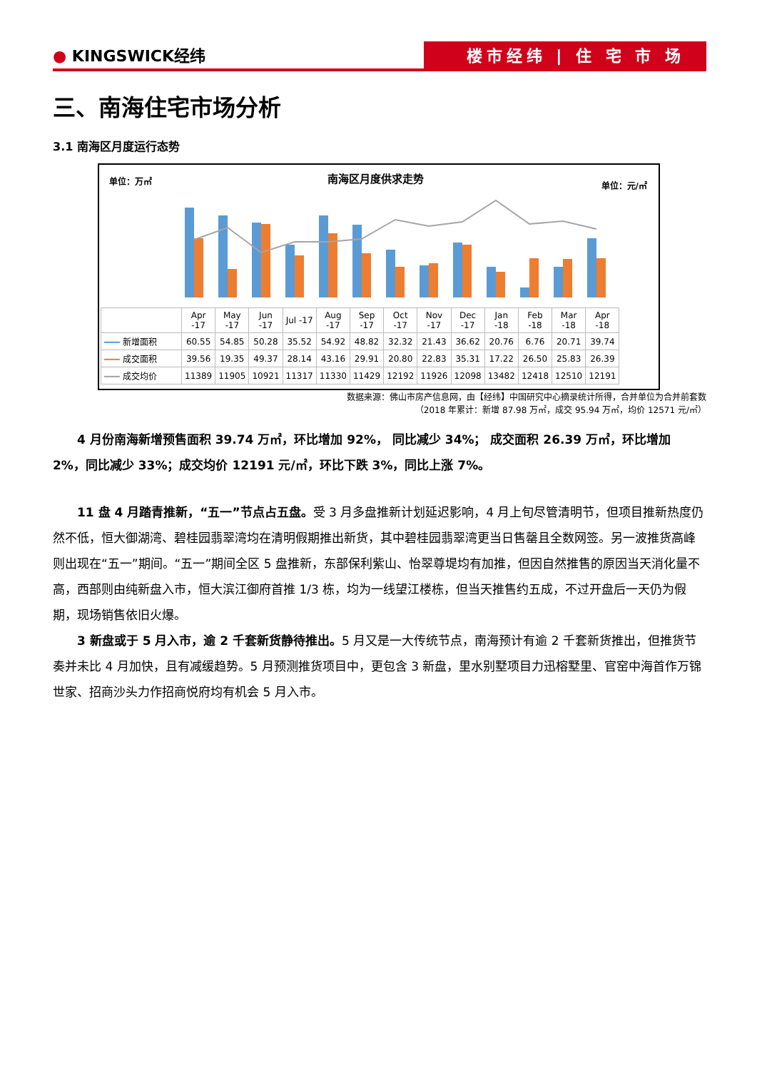● KINGSWICK经纬 楼市经纬 | 住 宅 市 场
三、南海住宅市场分析
3.1 南海区月度运行态势
单位：万㎡ 南海区月度供求走势
单位：元/㎡
| | Apr -17 | May -17 | Jun -17 | Jul -17 | Aug -17 | Sep -17 | Oct -17 | Nov -17 | Dec -17 | Jan -18 | Feb -18 | Mar -18 | Apr -18 |
| ━━━ 新增面积 | 60.55 | 54.85 | 50.28 | 35.52 | 54.92 | 48.82 | 32.32 | 21.43 | 36.62 | 20.76 | 6.76 | 20.71 | 39.74 |
| ━━━ 成交面积 | 39.56 | 19.35 | 49.37 | 28.14 | 43.16 | 29.91 | 20.80 | 22.83 | 35.31 | 17.22 | 26.50 | 25.83 | 26.39 |
| ━━━ 成交均价 | 11389 | 11905 | 10921 | 11317 | 11330 | 11429 | 12192 | 11926 | 12098 | 13482 | 12418 | 12510 | 12191 |
数据来源：佛山市房产信息网，由【经纬】中国研究中心摘录统计所得，合并单位为合并前套数
（2018 年累计：新增 87.98 万㎡，成交 95.94 万㎡，均价 12571 元/㎡）
4 月份南海新增预售面积 39.74 万㎡，环比增加 92%， 同比减少 34%； 成交面积 26.39 万㎡，环比增加 2%，同比减少 33%；成交均价 12191 元/㎡，环比下跌 3%，同比上涨 7%。
11 盘 4 月踏青推新，“五一”节点占五盘。受 3 月多盘推新计划延迟影响，4 月上旬尽管清明节，但项目推新热度仍然不低，恒大御湖湾、碧桂园翡翠湾均在清明假期推出新货，其中碧桂园翡翠湾更当日售罄且全数网签。另一波推货高峰则出现在“五一”期间。“五一”期间全区 5 盘推新，东部保利紫山、怡翠尊堤均有加推，但因自然推售的原因当天消化量不高，西部则由纯新盘入市，恒大滨江御府首推 1/3 栋，均为一线望江楼栋，但当天推售约五成，不过开盘后一天仍为假期，现场销售依旧火爆。
3 新盘或于 5 月入市，逾 2 千套新货静待推出。5 月又是一大传统节点，南海预计有逾 2 千套新货推出，但推货节奏并未比 4 月加快，且有减缓趋势。5 月预测推货项目中，更包含 3 新盘，里水别墅项目力迅榕墅里、官窑中海首作万锦世家、招商沙头力作招商悦府均有机会 5 月入市。